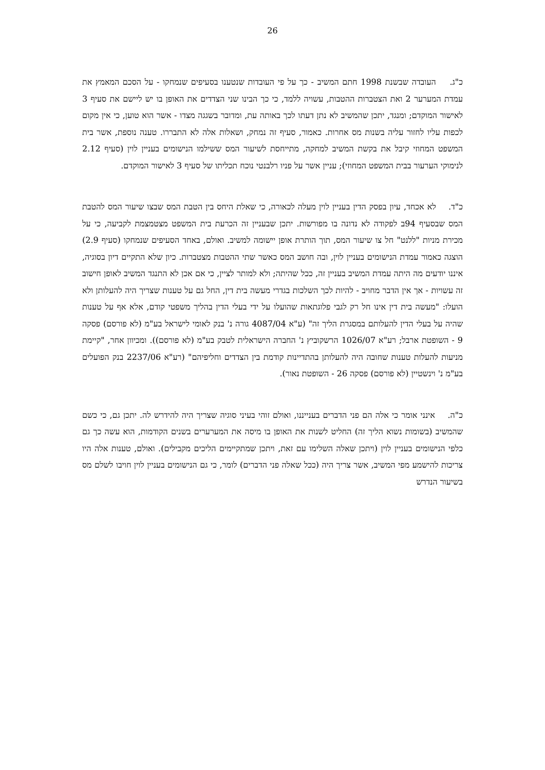26
כ"ג. העובדה שבשנת 1998 חתם המשיב - כך על פי העובדות שנטענו בסעיפים שנמחקו - על הסכם המאמץ את עמדת המערער 2 ואת הצטברות ההטבות, עשויה ללמד, כי כך הבינו שני הצדדים את האופן בו יש ליישם את סעיף 3 לאישור המוקדם; ומנגד, יתכן שהמשיב לא נתן דעתו לכך באותה עת, ומדובר בשגגה מצדו - אשר הוא טוען, כי אין מקום לכפות עליו לחזור עליה בשנות מס אחרות. כאמור, סעיף זה נמחק, ושאלות אלה לא התבררו. טענה נוספת, אשר בית המשפט המחוזי קיבל את בקשת המשיב למחקה, מתייחסת לשיעור המס ששילמו הנישומים בעניין לוין (סעיף 2.12 לנימוקי הערעור בבית המשפט המחוזי); עניין אשר על פניו רלבנטי נוכח תכליתו של סעיף 3 לאישור המוקדם.
כ"ד. לא אכחד, עיון בפסק הדין בעניין לוין מעלה לכאורה, כי שאלת היחס בין הטבת המס שבצו שיעור המס להטבת המס שבסעיף 94ב לפקודה לא נדונה בו מפורשות. יתכן שבעניין זה הכרעת בית המשפט מצטמצמת לקביעה, כי על מכירת מניות "ללנט" חל צו שיעור המס, תוך הותרת אופן יישומה למשיב. ואולם, באחד הסעיפים שנמחקו (סעיף 2.9) הוצגה כאמור עמדת הנישומים בעניין לוין, ובה חושב המס כאשר שתי ההטבות מצטברות. כיון שלא התקיים דיון בסוגיה, איננו יודעים מה היתה עמדת המשיב בעניין זה, ככל שהיתה; ולא למותר לציין, כי אם אכן לא התנגד המשיב לאופן חישוב זה עשויות - אך אין הדבר מחויב - להיות לכך השלכות בגדרי מעשה בית דין, החל גם על טענות שצריך היה להעלותן ולא הועלו: "מעשה בית דין אינו חל רק לגבי פלוגתאות שהועלו על ידי בעלי הדין בהליך משפטי קודם, אלא אף על טענות שהיה על בעלי הדין להעלותם במסגרת הליך זה" (ע"א 4087/04 גורה נ' בנק לאומי לישראל בע"מ (לא פורסם) פסקה 9 - השופטת ארבל; רע"א 1026/07 הרשקוביץ נ' החברה הישראלית לטבק בע"מ (לא פורסם)). ומכיוון אחר, "קיימת מניעות להעלות טענות שחובה היה להעלותן בהתדיינות קודמת בין הצדדים וחליפיהם" (רע"א 2237/06 בנק הפועלים בע"מ נ' וינשטיין (לא פורסם) פסקה 26 - השופטת נאור).
כ"ה. אינני אומר כי אלה הם פני הדברים בענייננו, ואולם זוהי בעיני סוגיה שצריך היה להידרש לה. יתכן גם, כי כשם שהמשיב (בשומות נשוא הליך זה) החליט לשנות את האופן בו מיסה את המערערים בשנים הקודמות, הוא עשה כך גם כלפי הנישומים בעניין לוין (ויתכן שאלה השלימו עם זאת, ויתכן שמתקיימים הליכים מקבילים). ואולם, טענות אלה היו צריכות להישמע מפי המשיב, אשר צריך היה (ככל שאלה פני הדברים) לומר, כי גם הנישומים בעניין לוין חויבו לשלם מס בשיעור הנדרש